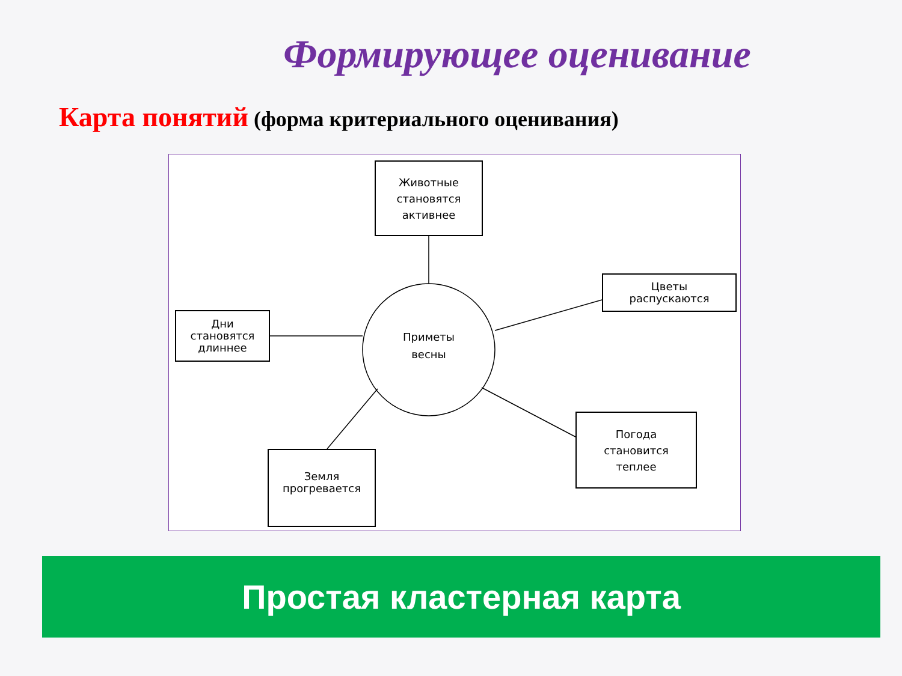Формирующее оценивание
Карта понятий (форма критериального оценивания)
Животные
становятся
активнее
Цветы
распускаются
Дни
становятся
длиннее
Погода
становится
теплее
Земля
прогревается
Приметы
весны
Простая кластерная карта